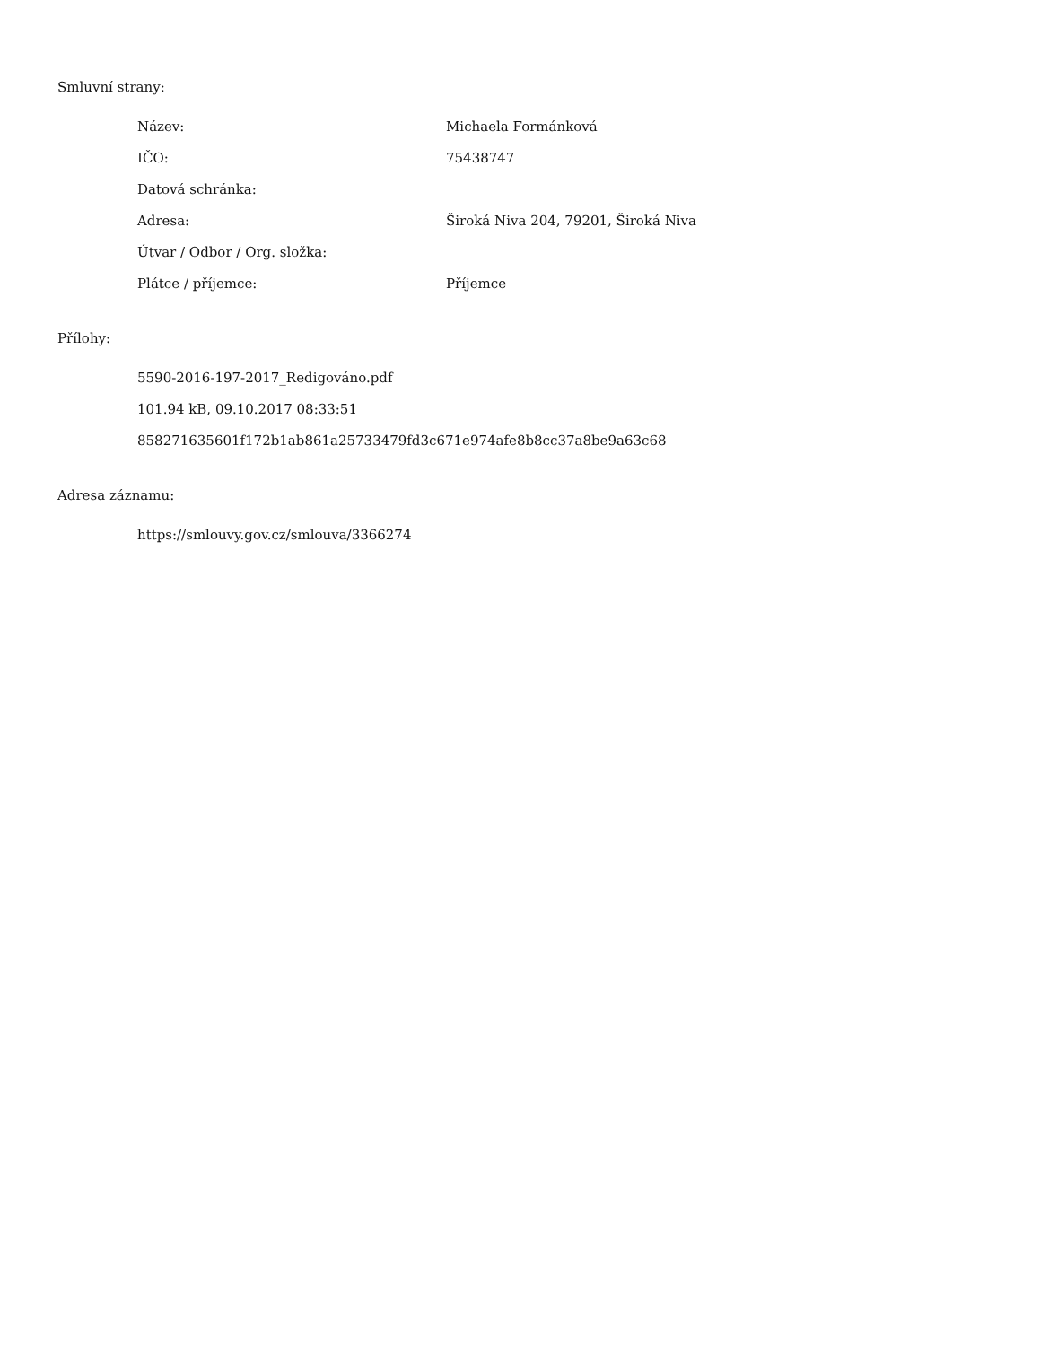Smluvní strany:
Název: Michaela Formánková
IČO: 75438747
Datová schránka:
Adresa: Široká Niva 204, 79201, Široká Niva
Útvar / Odbor / Org. složka:
Plátce / příjemce: Příjemce
Přílohy:
5590-2016-197-2017_Redigováno.pdf
101.94 kB, 09.10.2017 08:33:51
858271635601f172b1ab861a25733479fd3c671e974afe8b8cc37a8be9a63c68
Adresa záznamu:
https://smlouvy.gov.cz/smlouva/3366274